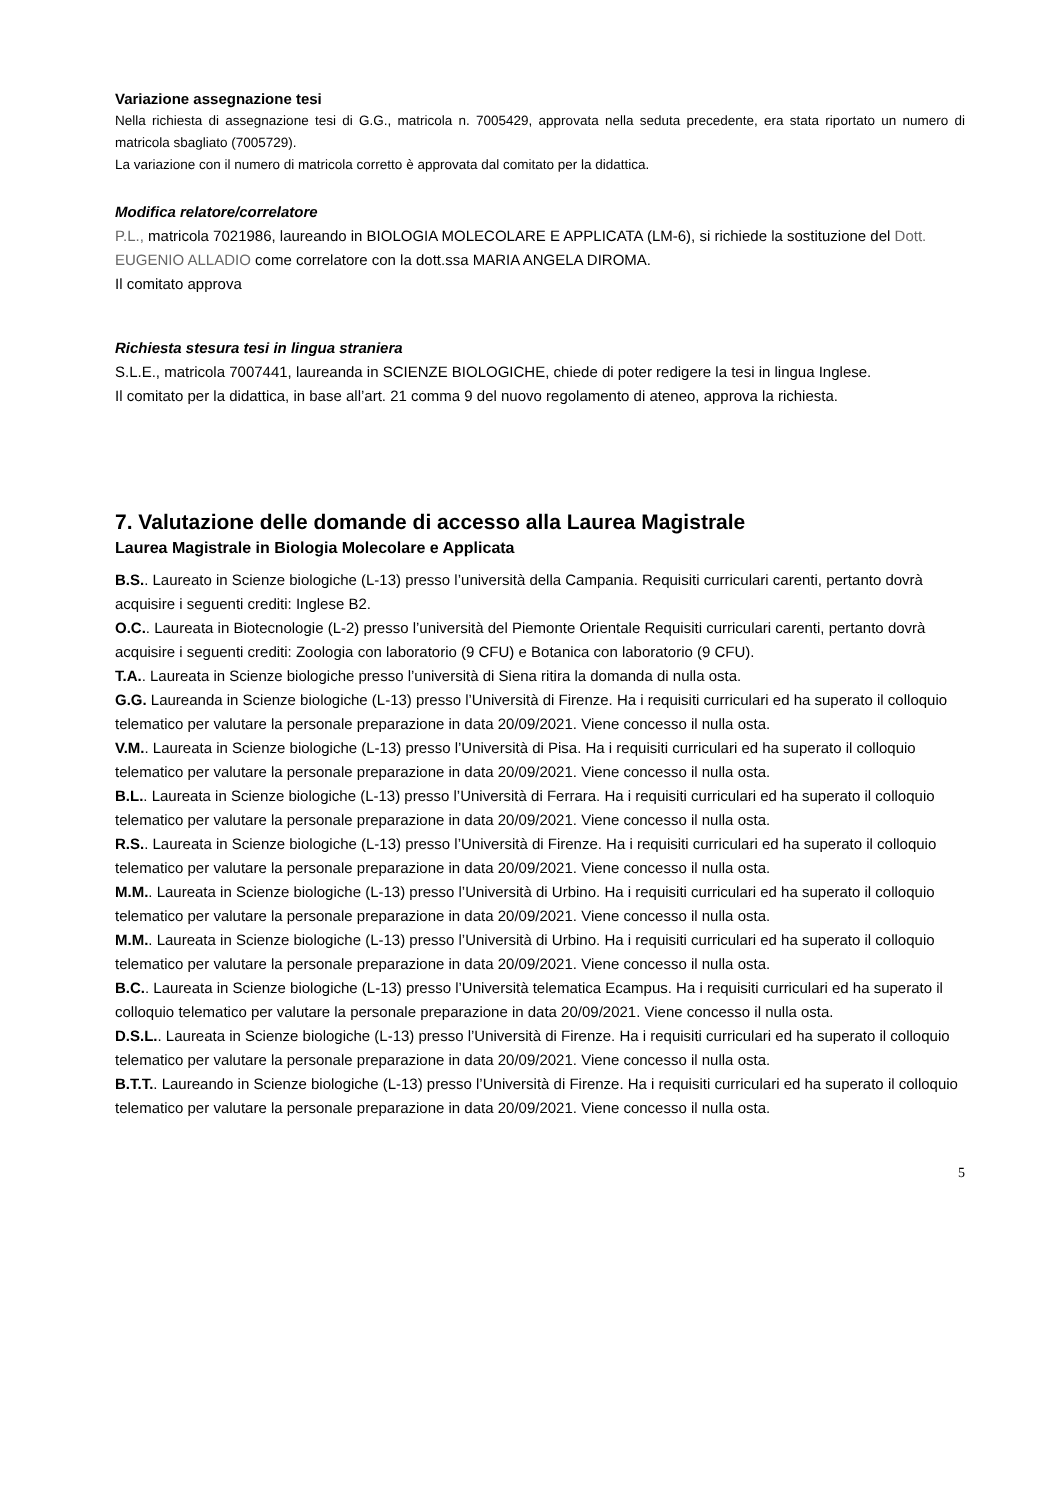Variazione assegnazione tesi
Nella richiesta di assegnazione tesi di G.G., matricola n. 7005429, approvata nella seduta precedente, era stata riportato un numero di matricola sbagliato (7005729).
La variazione con il numero di matricola corretto è approvata dal comitato per la didattica.
Modifica relatore/correlatore
P.L., matricola 7021986, laureando in BIOLOGIA MOLECOLARE E APPLICATA (LM-6), si richiede la sostituzione del Dott. EUGENIO ALLADIO come correlatore con la dott.ssa MARIA ANGELA DIROMA.
Il comitato approva
Richiesta stesura tesi in lingua straniera
S.L.E., matricola 7007441, laureanda in SCIENZE BIOLOGICHE, chiede di poter redigere la tesi in lingua Inglese.
Il comitato per la didattica, in base all’art. 21 comma 9 del nuovo regolamento di ateneo, approva la richiesta.
7. Valutazione delle domande di accesso alla Laurea Magistrale
Laurea Magistrale in Biologia Molecolare e Applicata
B.S.. Laureato in Scienze biologiche (L-13) presso l’università della Campania. Requisiti curriculari carenti, pertanto dovrà acquisire i seguenti crediti: Inglese B2.
O.C.. Laureata in Biotecnologie (L-2) presso l’università del Piemonte Orientale Requisiti curriculari carenti, pertanto dovrà acquisire i seguenti crediti: Zoologia con laboratorio (9 CFU) e Botanica con laboratorio (9 CFU).
T.A.. Laureata in Scienze biologiche presso l’università di Siena ritira la domanda di nulla osta.
G.G. Laureanda in Scienze biologiche (L-13) presso l’Università di Firenze. Ha i requisiti curriculari ed ha superato il colloquio telematico per valutare la personale preparazione in data 20/09/2021. Viene concesso il nulla osta.
V.M.. Laureata in Scienze biologiche (L-13) presso l’Università di Pisa. Ha i requisiti curriculari ed ha superato il colloquio telematico per valutare la personale preparazione in data 20/09/2021. Viene concesso il nulla osta.
B.L.. Laureata in Scienze biologiche (L-13) presso l’Università di Ferrara. Ha i requisiti curriculari ed ha superato il colloquio telematico per valutare la personale preparazione in data 20/09/2021. Viene concesso il nulla osta.
R.S.. Laureata in Scienze biologiche (L-13) presso l’Università di Firenze. Ha i requisiti curriculari ed ha superato il colloquio telematico per valutare la personale preparazione in data 20/09/2021. Viene concesso il nulla osta.
M.M.. Laureata in Scienze biologiche (L-13) presso l’Università di Urbino. Ha i requisiti curriculari ed ha superato il colloquio telematico per valutare la personale preparazione in data 20/09/2021. Viene concesso il nulla osta.
M.M.. Laureata in Scienze biologiche (L-13) presso l’Università di Urbino. Ha i requisiti curriculari ed ha superato il colloquio telematico per valutare la personale preparazione in data 20/09/2021. Viene concesso il nulla osta.
B.C.. Laureata in Scienze biologiche (L-13) presso l’Università telematica Ecampus. Ha i requisiti curriculari ed ha superato il colloquio telematico per valutare la personale preparazione in data 20/09/2021. Viene concesso il nulla osta.
D.S.L.. Laureata in Scienze biologiche (L-13) presso l’Università di Firenze. Ha i requisiti curriculari ed ha superato il colloquio telematico per valutare la personale preparazione in data 20/09/2021. Viene concesso il nulla osta.
B.T.T.. Laureando in Scienze biologiche (L-13) presso l’Università di Firenze. Ha i requisiti curriculari ed ha superato il colloquio telematico per valutare la personale preparazione in data 20/09/2021. Viene concesso il nulla osta.
5